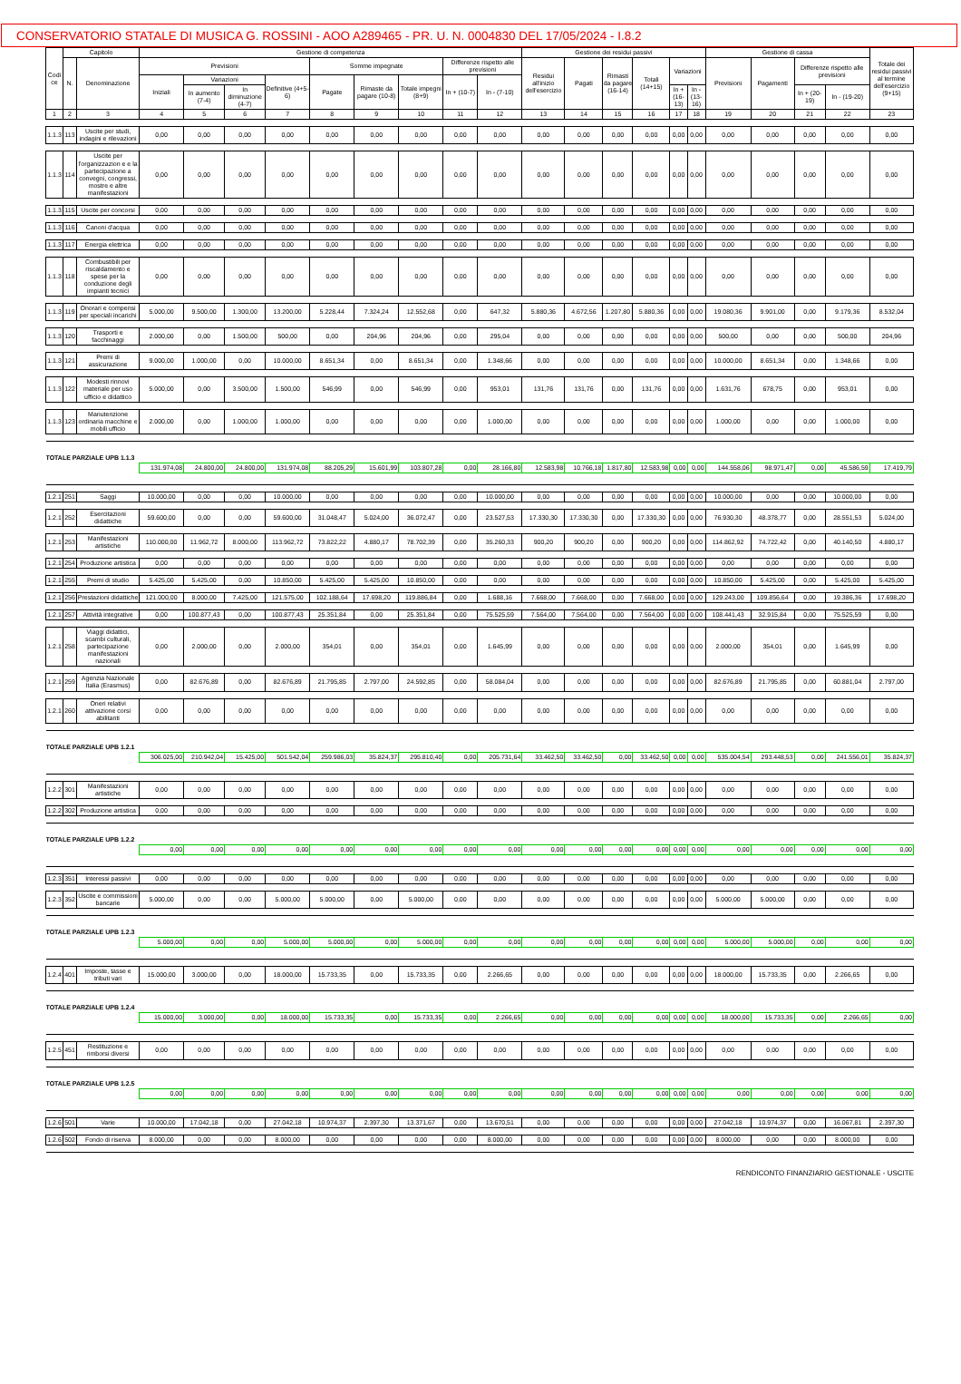CONSERVATORIO STATALE DI MUSICA G. ROSSINI - AOO A289465 - PR. U. N. 0004830 DEL 17/05/2024 - I.8.2
| Codi ce | Capitolo | | Gestione di competenza | | | | | | | | | Gestione dei residui passivi | | | | | | Gestione di cassa | | | | Totale dei residui passivi al termine dell'esercizio (9+15) |
| --- | --- | --- | --- | --- | --- | --- | --- | --- | --- | --- | --- | --- | --- | --- | --- | --- | --- | --- | --- | --- | --- | --- |
| | N. | Denominazione | Previsioni | | | | Somme impegnate | | | Differenze rispetto alle previsioni | | Residui all'inizio dell'esercizio | Pagati | Rimasti da pagare (16-14) | Totali (14+15) | Variazioni | | Previsioni | Pagamenti | Differenze rispetto alle previsioni | | |
| | | | Iniziali | Variazioni | | Definitive (4+5-6) | Pagate | Rimaste da pagare (10-8) | Totale impegni (8+9) | In + (10-7) | In - (7-10) | | | | | | | | | | | |
| | | | | In aumento (7-4) | In diminuzione (4-7) | | | | | | | | | | | In + (16-13) | In - (13-16) | | | In + (20-19) | In - (19-20) | |
| 1 | 2 | 3 | 4 | 5 | 6 | 7 | 8 | 9 | 10 | 11 | 12 | 13 | 14 | 15 | 16 | 17 | 18 | 19 | 20 | 21 | 22 | 23 |
| 1.1.3 | 113 | Uscite per studi, indagini e rilevazioni | 0,00 | 0,00 | 0,00 | 0,00 | 0,00 | 0,00 | 0,00 | 0,00 | 0,00 | 0,00 | 0,00 | 0,00 | 0,00 | 0,00 | 0,00 | 0,00 | 0,00 | 0,00 | 0,00 | 0,00 |
| 1.1.3 | 114 | Uscite per l'organizzazion e e la partecipazione a convegni, congressi, mostre e altre manifestazioni | 0,00 | 0,00 | 0,00 | 0,00 | 0,00 | 0,00 | 0,00 | 0,00 | 0,00 | 0,00 | 0,00 | 0,00 | 0,00 | 0,00 | 0,00 | 0,00 | 0,00 | 0,00 | 0,00 | 0,00 |
| 1.1.3 | 115 | Uscite per concorsi | 0,00 | 0,00 | 0,00 | 0,00 | 0,00 | 0,00 | 0,00 | 0,00 | 0,00 | 0,00 | 0,00 | 0,00 | 0,00 | 0,00 | 0,00 | 0,00 | 0,00 | 0,00 | 0,00 | 0,00 |
| 1.1.3 | 116 | Canoni d'acqua | 0,00 | 0,00 | 0,00 | 0,00 | 0,00 | 0,00 | 0,00 | 0,00 | 0,00 | 0,00 | 0,00 | 0,00 | 0,00 | 0,00 | 0,00 | 0,00 | 0,00 | 0,00 | 0,00 | 0,00 |
| 1.1.3 | 117 | Energia elettrica | 0,00 | 0,00 | 0,00 | 0,00 | 0,00 | 0,00 | 0,00 | 0,00 | 0,00 | 0,00 | 0,00 | 0,00 | 0,00 | 0,00 | 0,00 | 0,00 | 0,00 | 0,00 | 0,00 | 0,00 |
| 1.1.3 | 118 | Combustibili per riscaldamento e spese per la conduzione degli impianti tecnici | 0,00 | 0,00 | 0,00 | 0,00 | 0,00 | 0,00 | 0,00 | 0,00 | 0,00 | 0,00 | 0,00 | 0,00 | 0,00 | 0,00 | 0,00 | 0,00 | 0,00 | 0,00 | 0,00 | 0,00 |
| 1.1.3 | 119 | Onorari e compensi per speciali incarichi | 5.000,00 | 9.500,00 | 1.300,00 | 13.200,00 | 5.228,44 | 7.324,24 | 12.552,68 | 0,00 | 647,32 | 5.880,36 | 4.672,56 | 1.207,80 | 5.880,36 | 0,00 | 0,00 | 19.080,36 | 9.901,00 | 0,00 | 9.179,36 | 8.532,04 |
| 1.1.3 | 120 | Trasporti e facchinaggi | 2.000,00 | 0,00 | 1.500,00 | 500,00 | 0,00 | 204,96 | 204,96 | 0,00 | 295,04 | 0,00 | 0,00 | 0,00 | 0,00 | 0,00 | 0,00 | 500,00 | 0,00 | 0,00 | 500,00 | 204,96 |
| 1.1.3 | 121 | Premi di assicurazione | 9.000,00 | 1.000,00 | 0,00 | 10.000,00 | 8.651,34 | 0,00 | 8.651,34 | 0,00 | 1.348,66 | 0,00 | 0,00 | 0,00 | 0,00 | 0,00 | 0,00 | 10.000,00 | 8.651,34 | 0,00 | 1.348,66 | 0,00 |
| 1.1.3 | 122 | Modesti rinnovi materiale per uso ufficio e didattico | 5.000,00 | 0,00 | 3.500,00 | 1.500,00 | 546,99 | 0,00 | 546,99 | 0,00 | 953,01 | 131,76 | 131,76 | 0,00 | 131,76 | 0,00 | 0,00 | 1.631,76 | 678,75 | 0,00 | 953,01 | 0,00 |
| 1.1.3 | 123 | Manutenzione ordinaria macchine e mobili ufficio | 2.000,00 | 0,00 | 1.000,00 | 1.000,00 | 0,00 | 0,00 | 0,00 | 0,00 | 1.000,00 | 0,00 | 0,00 | 0,00 | 0,00 | 0,00 | 0,00 | 1.000,00 | 0,00 | 0,00 | 1.000,00 | 0,00 |
| TOTALE PARZIALE UPB 1.1.3 | | | | | | | | | | | | | | | | | | | | | | |
| | | | 131.974,08 | 24.800,00 | 24.800,00 | 131.974,08 | 88.205,29 | 15.601,99 | 103.807,28 | 0,00 | 28.166,80 | 12.583,98 | 10.766,18 | 1.817,80 | 12.583,98 | 0,00 | 0,00 | 144.558,06 | 98.971,47 | 0,00 | 45.586,59 | 17.419,79 |
| 1.2.1 | 251 | Saggi | 10.000,00 | 0,00 | 0,00 | 10.000,00 | 0,00 | 0,00 | 0,00 | 0,00 | 10.000,00 | 0,00 | 0,00 | 0,00 | 0,00 | 0,00 | 0,00 | 10.000,00 | 0,00 | 0,00 | 10.000,00 | 0,00 |
| 1.2.1 | 252 | Esercitazioni didattiche | 59.600,00 | 0,00 | 0,00 | 59.600,00 | 31.048,47 | 5.024,00 | 36.072,47 | 0,00 | 23.527,53 | 17.330,30 | 17.330,30 | 0,00 | 17.330,30 | 0,00 | 0,00 | 76.930,30 | 48.378,77 | 0,00 | 28.551,53 | 5.024,00 |
| 1.2.1 | 253 | Manifestazioni artistiche | 110.000,00 | 11.962,72 | 8.000,00 | 113.962,72 | 73.822,22 | 4.880,17 | 78.702,39 | 0,00 | 35.260,33 | 900,20 | 900,20 | 0,00 | 900,20 | 0,00 | 0,00 | 114.862,92 | 74.722,42 | 0,00 | 40.140,50 | 4.880,17 |
| 1.2.1 | 254 | Produzione artistica | 0,00 | 0,00 | 0,00 | 0,00 | 0,00 | 0,00 | 0,00 | 0,00 | 0,00 | 0,00 | 0,00 | 0,00 | 0,00 | 0,00 | 0,00 | 0,00 | 0,00 | 0,00 | 0,00 | 0,00 |
| 1.2.1 | 255 | Premi di studio | 5.425,00 | 5.425,00 | 0,00 | 10.850,00 | 5.425,00 | 5.425,00 | 10.850,00 | 0,00 | 0,00 | 0,00 | 0,00 | 0,00 | 0,00 | 0,00 | 0,00 | 10.850,00 | 5.425,00 | 0,00 | 5.425,00 | 5.425,00 |
| 1.2.1 | 256 | Prestazioni didattiche | 121.000,00 | 8.000,00 | 7.425,00 | 121.575,00 | 102.188,64 | 17.698,20 | 119.886,84 | 0,00 | 1.688,16 | 7.668,00 | 7.668,00 | 0,00 | 7.668,00 | 0,00 | 0,00 | 129.243,00 | 109.856,64 | 0,00 | 19.386,36 | 17.698,20 |
| 1.2.1 | 257 | Attività integrative | 0,00 | 100.877,43 | 0,00 | 100.877,43 | 25.351,84 | 0,00 | 25.351,84 | 0,00 | 75.525,59 | 7.564,00 | 7.564,00 | 0,00 | 7.564,00 | 0,00 | 0,00 | 108.441,43 | 32.915,84 | 0,00 | 75.525,59 | 0,00 |
| 1.2.1 | 258 | Viaggi didattici, scambi culturali, partecipazione manifestazioni nazionali | 0,00 | 2.000,00 | 0,00 | 2.000,00 | 354,01 | 0,00 | 354,01 | 0,00 | 1.645,99 | 0,00 | 0,00 | 0,00 | 0,00 | 0,00 | 0,00 | 2.000,00 | 354,01 | 0,00 | 1.645,99 | 0,00 |
| 1.2.1 | 259 | Agenzia Nazionale Italia (Erasmus) | 0,00 | 82.676,89 | 0,00 | 82.676,89 | 21.795,85 | 2.797,00 | 24.592,85 | 0,00 | 58.084,04 | 0,00 | 0,00 | 0,00 | 0,00 | 0,00 | 0,00 | 82.676,89 | 21.795,85 | 0,00 | 60.881,04 | 2.797,00 |
| 1.2.1 | 260 | Oneri relativi attivazione corsi abilitanti | 0,00 | 0,00 | 0,00 | 0,00 | 0,00 | 0,00 | 0,00 | 0,00 | 0,00 | 0,00 | 0,00 | 0,00 | 0,00 | 0,00 | 0,00 | 0,00 | 0,00 | 0,00 | 0,00 | 0,00 |
| TOTALE PARZIALE UPB 1.2.1 | | | | | | | | | | | | | | | | | | | | | | |
| | | | 306.025,00 | 210.942,04 | 15.425,00 | 501.542,04 | 259.986,03 | 35.824,37 | 295.810,40 | 0,00 | 205.731,64 | 33.462,50 | 33.462,50 | 0,00 | 33.462,50 | 0,00 | 0,00 | 535.004,54 | 293.448,53 | 0,00 | 241.556,01 | 35.824,37 |
| 1.2.2 | 301 | Manifestazioni artistiche | 0,00 | 0,00 | 0,00 | 0,00 | 0,00 | 0,00 | 0,00 | 0,00 | 0,00 | 0,00 | 0,00 | 0,00 | 0,00 | 0,00 | 0,00 | 0,00 | 0,00 | 0,00 | 0,00 | 0,00 |
| 1.2.2 | 302 | Produzione artistica | 0,00 | 0,00 | 0,00 | 0,00 | 0,00 | 0,00 | 0,00 | 0,00 | 0,00 | 0,00 | 0,00 | 0,00 | 0,00 | 0,00 | 0,00 | 0,00 | 0,00 | 0,00 | 0,00 | 0,00 |
| TOTALE PARZIALE UPB 1.2.2 | | | | | | | | | | | | | | | | | | | | | | |
| | | | 0,00 | 0,00 | 0,00 | 0,00 | 0,00 | 0,00 | 0,00 | 0,00 | 0,00 | 0,00 | 0,00 | 0,00 | 0,00 | 0,00 | 0,00 | 0,00 | 0,00 | 0,00 | 0,00 | 0,00 |
| 1.2.3 | 351 | Interessi passivi | 0,00 | 0,00 | 0,00 | 0,00 | 0,00 | 0,00 | 0,00 | 0,00 | 0,00 | 0,00 | 0,00 | 0,00 | 0,00 | 0,00 | 0,00 | 0,00 | 0,00 | 0,00 | 0,00 | 0,00 |
| 1.2.3 | 352 | Uscite e commissioni bancarie | 5.000,00 | 0,00 | 0,00 | 5.000,00 | 5.000,00 | 0,00 | 5.000,00 | 0,00 | 0,00 | 0,00 | 0,00 | 0,00 | 0,00 | 0,00 | 0,00 | 5.000,00 | 5.000,00 | 0,00 | 0,00 | 0,00 |
| TOTALE PARZIALE UPB 1.2.3 | | | | | | | | | | | | | | | | | | | | | | |
| | | | 5.000,00 | 0,00 | 0,00 | 5.000,00 | 5.000,00 | 0,00 | 5.000,00 | 0,00 | 0,00 | 0,00 | 0,00 | 0,00 | 0,00 | 0,00 | 0,00 | 5.000,00 | 5.000,00 | 0,00 | 0,00 | 0,00 |
| 1.2.4 | 401 | Imposte, tasse e tributi vari | 15.000,00 | 3.000,00 | 0,00 | 18.000,00 | 15.733,35 | 0,00 | 15.733,35 | 0,00 | 2.266,65 | 0,00 | 0,00 | 0,00 | 0,00 | 0,00 | 0,00 | 18.000,00 | 15.733,35 | 0,00 | 2.266,65 | 0,00 |
| TOTALE PARZIALE UPB 1.2.4 | | | | | | | | | | | | | | | | | | | | | | |
| | | | 15.000,00 | 3.000,00 | 0,00 | 18.000,00 | 15.733,35 | 0,00 | 15.733,35 | 0,00 | 2.266,65 | 0,00 | 0,00 | 0,00 | 0,00 | 0,00 | 0,00 | 18.000,00 | 15.733,35 | 0,00 | 2.266,65 | 0,00 |
| 1.2.5 | 451 | Restituzione e rimborsi diversi | 0,00 | 0,00 | 0,00 | 0,00 | 0,00 | 0,00 | 0,00 | 0,00 | 0,00 | 0,00 | 0,00 | 0,00 | 0,00 | 0,00 | 0,00 | 0,00 | 0,00 | 0,00 | 0,00 | 0,00 |
| TOTALE PARZIALE UPB 1.2.5 | | | | | | | | | | | | | | | | | | | | | | |
| | | | 0,00 | 0,00 | 0,00 | 0,00 | 0,00 | 0,00 | 0,00 | 0,00 | 0,00 | 0,00 | 0,00 | 0,00 | 0,00 | 0,00 | 0,00 | 0,00 | 0,00 | 0,00 | 0,00 | 0,00 |
| 1.2.6 | 501 | Varie | 10.000,00 | 17.042,18 | 0,00 | 27.042,18 | 10.974,37 | 2.397,30 | 13.371,67 | 0,00 | 13.670,51 | 0,00 | 0,00 | 0,00 | 0,00 | 0,00 | 0,00 | 27.042,18 | 10.974,37 | 0,00 | 16.067,81 | 2.397,30 |
| 1.2.6 | 502 | Fondo di riserva | 8.000,00 | 0,00 | 0,00 | 8.000,00 | 0,00 | 0,00 | 0,00 | 0,00 | 8.000,00 | 0,00 | 0,00 | 0,00 | 0,00 | 0,00 | 0,00 | 8.000,00 | 0,00 | 0,00 | 8.000,00 | 0,00 |
RENDICONTO FINANZIARIO GESTIONALE - USCITE